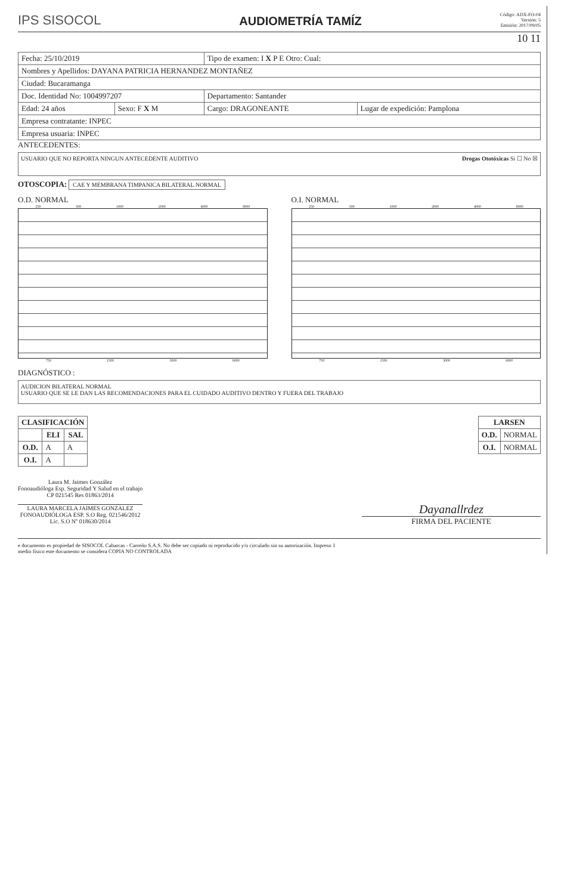IPS SISOCOL
AUDIOMETRÍA TAMÍZ
Código: ADX-FO-04
Versión: 5
Emisión: 2017/09/05
10 11
| Fecha: 25/10/2019 | | Tipo de examen: I X P E Otro: Cual: | |
| Nombres y Apellidos: DAYANA PATRICIA HERNANDEZ MONTAÑEZ | | | |
| Ciudad: Bucaramanga | | | |
| Doc. Identidad No: 1004997207 | | Departamento: Santander | |
| Edad: 24 años | Sexo: F X M | Cargo: DRAGONEANTE | Lugar de expedición: Pamplona |
| Empresa contratante: INPEC | | | |
| Empresa usuaria: INPEC | | | |
ANTECEDENTES:
USUARIO QUE NO REPORTA NINGUN ANTECEDENTE AUDITIVO Drogas Ototóxicas Si ☐ No ☒
OTOSCOPIA: CAE Y MEMBRANA TIMPANICA BILATERAL NORMAL
O.D. NORMAL
250 500 1000 2000 4000 8000
750 1500 3000 6000
O.I. NORMAL
250 500 1000 2000 4000 8000
750 1500 3000 6000
DIAGNÓSTICO :
AUDICION BILATERAL NORMAL
USUARIO QUE SE LE DAN LAS RECOMENDACIONES PARA EL CUIDADO AUDITIVO DENTRO Y FUERA DEL TRABAJO
| CLASIFICACIÓN | | |
| --- | --- | --- |
| | ELI | SAL |
| O.D. | A | A |
| O.I. | A | |
| LARSEN | |
| --- | --- |
| O.D. | NORMAL |
| O.I. | NORMAL |
Laura M. Jaimes González
Fonoaudióloga Esp. Seguridad Y Salud en el trabajo
CP 021545 Res 01863/2014
LAURA MARCELA JAIMES GONZALEZ
FONOAUDIÓLOGA ESP. S.O Reg. 021546/2012
Lic. S.O Nº 018630/2014
Dayanallrdez
FIRMA DEL PACIENTE
e documento es propiedad de SISOCOL Cabarcas - Carreño S.A.S. No debe ser copiado ni reproducido y/o circulado sin su autorización. Impreso 1
medio físico este documento se considera COPIA NO CONTROLADA